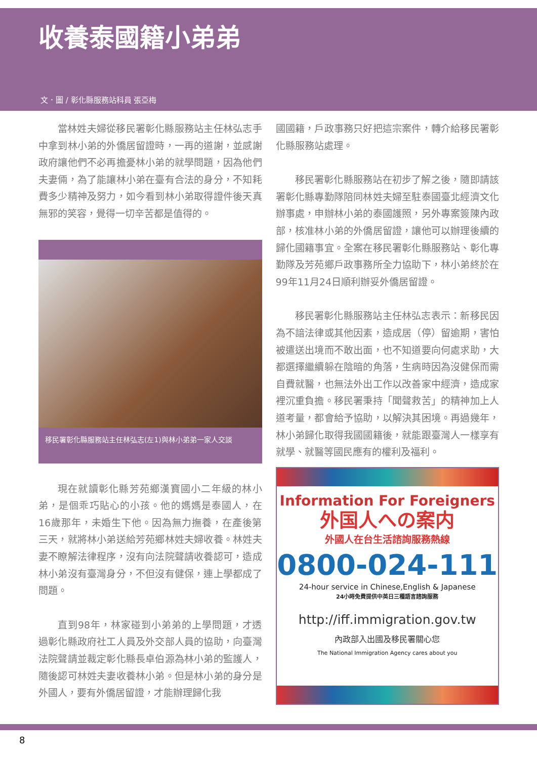收養泰國籍小弟弟
文．圖 / 彰化縣服務站科員 張亞梅
當林姓夫婦從移民署彰化縣服務站主任林弘志手中拿到林小弟的外僑居留證時，一再的道謝，並感謝政府讓他們不必再擔憂林小弟的就學問題，因為他們夫妻倆，為了能讓林小弟在臺有合法的身分，不知耗費多少精神及努力，如今看到林小弟取得證件後天真無邪的笑容，覺得一切辛苦都是值得的。
移民署彰化縣服務站主任林弘志(左1)與林小弟弟一家人交談
現在就讀彰化縣芳苑鄉漢寶國小二年級的林小弟，是個乖巧貼心的小孩。他的媽媽是泰國人，在16歲那年，未婚生下他。因為無力撫養，在產後第三天，就將林小弟送給芳苑鄉林姓夫婦收養。林姓夫妻不瞭解法律程序，沒有向法院聲請收養認可，造成林小弟沒有臺灣身分，不但沒有健保，連上學都成了問題。
直到98年，林家碰到小弟弟的上學問題，才透過彰化縣政府社工人員及外交部人員的協助，向臺灣法院聲請並裁定彰化縣長卓伯源為林小弟的監護人，隨後認可林姓夫妻收養林小弟。但是林小弟的身分是外國人，要有外僑居留證，才能辦理歸化我
國國籍，戶政事務只好把這宗案件，轉介給移民署彰化縣服務站處理。
移民署彰化縣服務站在初步了解之後，隨即請該署彰化縣專勤隊陪同林姓夫婦至駐泰國臺北經濟文化辦事處，申辦林小弟的泰國護照，另外專案簽陳內政部，核准林小弟的外僑居留證，讓他可以辦理後續的歸化國籍事宜。全案在移民署彰化縣服務站、彰化專勤隊及芳苑鄉戶政事務所全力協助下，林小弟終於在99年11月24日順利辦妥外僑居留證。
移民署彰化縣服務站主任林弘志表示：新移民因為不諳法律或其他因素，造成居（停）留逾期，害怕被遣送出境而不敢出面，也不知道要向何處求助，大都選擇繼續躲在陰暗的角落，生病時因為沒健保而需自費就醫，也無法外出工作以改善家中經濟，造成家裡沉重負擔。移民署秉持「聞聲救苦」的精神加上人道考量，都會給予協助，以解決其困境。再過幾年，林小弟歸化取得我國國籍後，就能跟臺灣人一樣享有就學、就醫等國民應有的權利及福利。
Information For Foreigners
外国人への案内
外國人在台生活諮詢服務熱線
0800-024-111
24-hour service in Chinese,English & Japanese
24小時免費提供中英日三種語言諮詢服務
http://iff.immigration.gov.tw
內政部入出國及移民署關心您
The National Immigration Agency cares about you
8